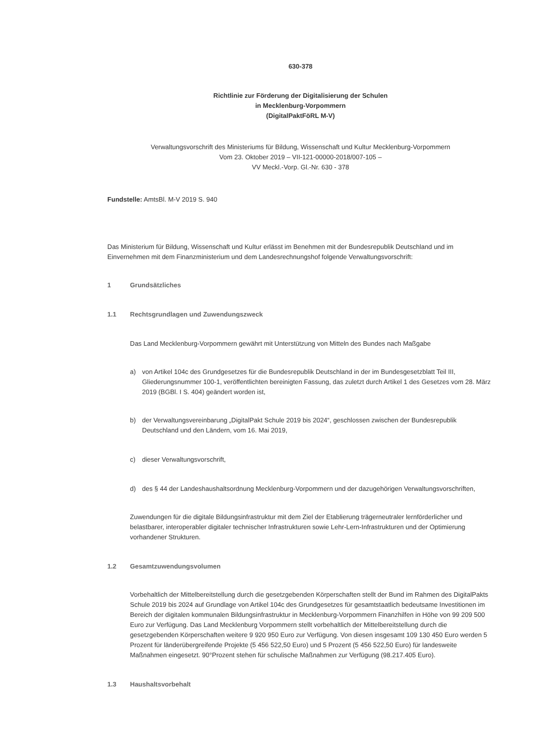630-378
Richtlinie zur Förderung der Digitalisierung der Schulen
in Mecklenburg-Vorpommern
(DigitalPaktFöRL M-V)
Verwaltungsvorschrift des Ministeriums für Bildung, Wissenschaft und Kultur Mecklenburg-Vorpommern
Vom 23. Oktober 2019 – VII-121-00000-2018/007-105 –
VV Meckl.-Vorp. Gl.-Nr. 630 - 378
Fundstelle: AmtsBl. M-V 2019 S. 940
Das Ministerium für Bildung, Wissenschaft und Kultur erlässt im Benehmen mit der Bundesrepublik Deutschland und im Einvernehmen mit dem Finanzministerium und dem Landesrechnungshof folgende Verwaltungsvorschrift:
1 Grundsätzliches
1.1 Rechtsgrundlagen und Zuwendungszweck
Das Land Mecklenburg-Vorpommern gewährt mit Unterstützung von Mitteln des Bundes nach Maßgabe
a) von Artikel 104c des Grundgesetzes für die Bundesrepublik Deutschland in der im Bundesgesetzblatt Teil III, Gliederungsnummer 100-1, veröffentlichten bereinigten Fassung, das zuletzt durch Artikel 1 des Gesetzes vom 28. März 2019 (BGBl. I S. 404) geändert worden ist,
b) der Verwaltungsvereinbarung „DigitalPakt Schule 2019 bis 2024“, geschlossen zwischen der Bundesrepublik Deutschland und den Ländern, vom 16. Mai 2019,
c) dieser Verwaltungsvorschrift,
d) des § 44 der Landeshaushaltsordnung Mecklenburg-Vorpommern und der dazugehörigen Verwaltungsvorschriften,
Zuwendungen für die digitale Bildungsinfrastruktur mit dem Ziel der Etablierung trägerneutraler lernförderlicher und belastbarer, interoperabler digitaler technischer Infrastrukturen sowie Lehr-Lern-Infrastrukturen und der Optimierung vorhandener Strukturen.
1.2 Gesamtzuwendungsvolumen
Vorbehaltlich der Mittelbereitstellung durch die gesetzgebenden Körperschaften stellt der Bund im Rahmen des DigitalPakts Schule 2019 bis 2024 auf Grundlage von Artikel 104c des Grundgesetzes für gesamtstaatlich bedeutsame Investitionen im Bereich der digitalen kommunalen Bildungsinfrastruktur in Mecklenburg-Vorpommern Finanzhilfen in Höhe von 99 209 500 Euro zur Verfügung. Das Land Mecklenburg Vorpommern stellt vorbehaltlich der Mittelbereitstellung durch die gesetzgebenden Körperschaften weitere 9 920 950 Euro zur Verfügung. Von diesen insgesamt 109 130 450 Euro werden 5 Prozent für länderübergreifende Projekte (5 456 522,50 Euro) und 5 Prozent (5 456 522,50 Euro) für landesweite Maßnahmen eingesetzt. 90°Prozent stehen für schulische Maßnahmen zur Verfügung (98.217.405 Euro).
1.3 Haushaltsvorbehalt